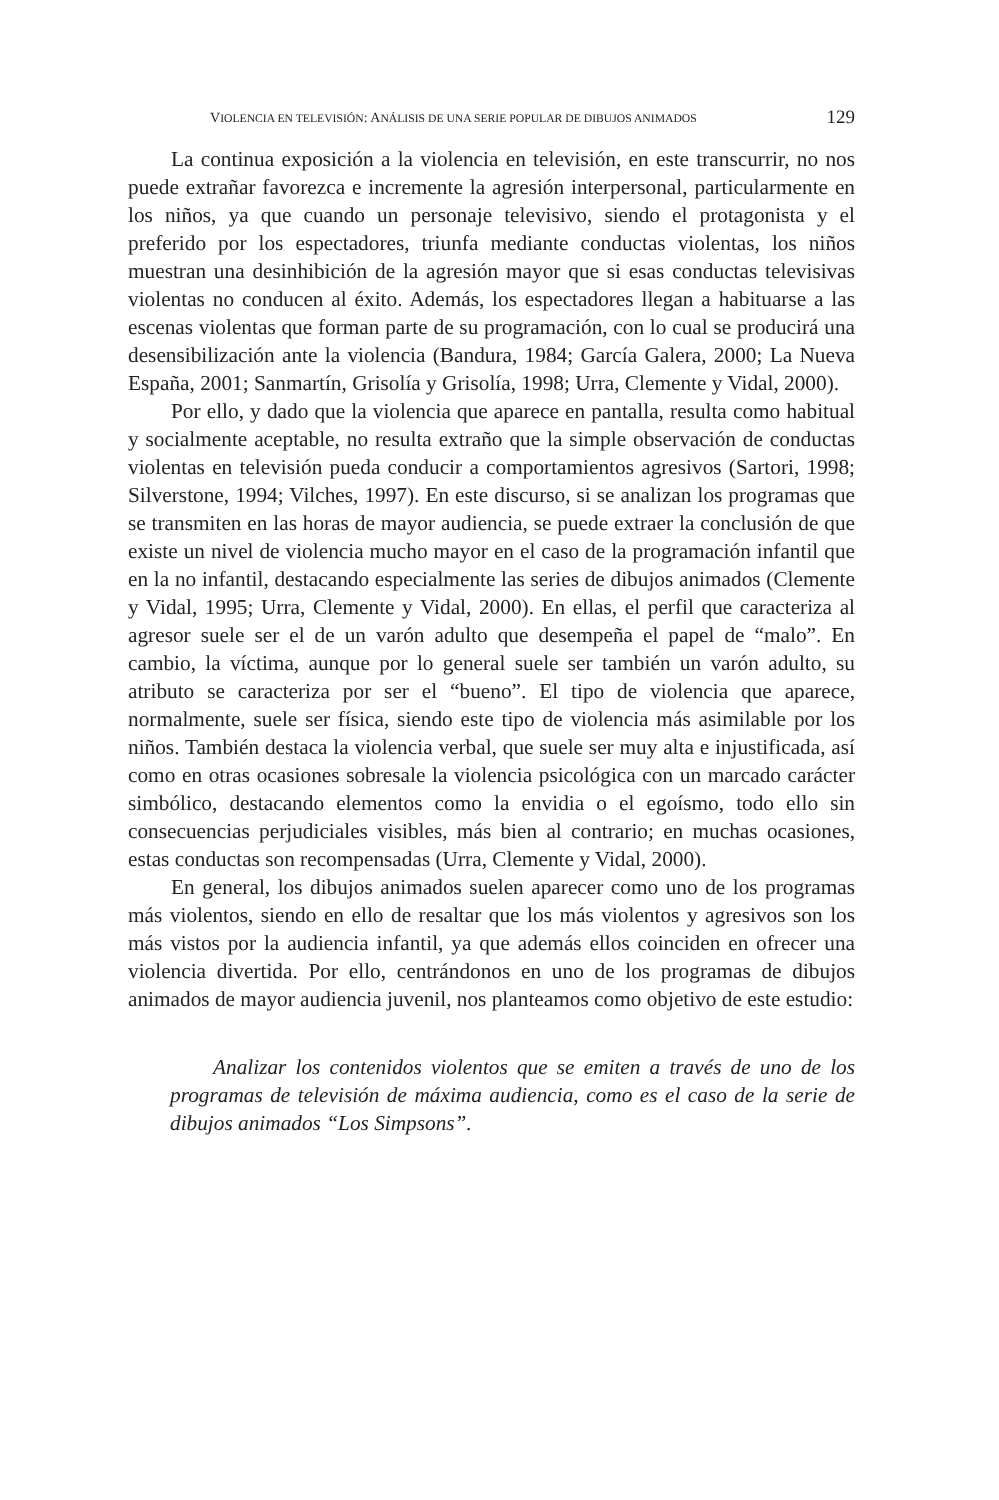VIOLENCIA EN TELEVISIÓN: ANÁLISIS DE UNA SERIE POPULAR DE DIBUJOS ANIMADOS 129
La continua exposición a la violencia en televisión, en este transcurrir, no nos puede extrañar favorezca e incremente la agresión interpersonal, particularmente en los niños, ya que cuando un personaje televisivo, siendo el protagonista y el preferido por los espectadores, triunfa mediante conductas violentas, los niños muestran una desinhibición de la agresión mayor que si esas conductas televisivas violentas no conducen al éxito. Además, los espectadores llegan a habituarse a las escenas violentas que forman parte de su programación, con lo cual se producirá una desensibilización ante la violencia (Bandura, 1984; García Galera, 2000; La Nueva España, 2001; Sanmartín, Grisolía y Grisolía, 1998; Urra, Clemente y Vidal, 2000).
Por ello, y dado que la violencia que aparece en pantalla, resulta como habitual y socialmente aceptable, no resulta extraño que la simple observación de conductas violentas en televisión pueda conducir a comportamientos agresivos (Sartori, 1998; Silverstone, 1994; Vilches, 1997). En este discurso, si se analizan los programas que se transmiten en las horas de mayor audiencia, se puede extraer la conclusión de que existe un nivel de violencia mucho mayor en el caso de la programación infantil que en la no infantil, destacando especialmente las series de dibujos animados (Clemente y Vidal, 1995; Urra, Clemente y Vidal, 2000). En ellas, el perfil que caracteriza al agresor suele ser el de un varón adulto que desempeña el papel de “malo”. En cambio, la víctima, aunque por lo general suele ser también un varón adulto, su atributo se caracteriza por ser el “bueno”. El tipo de violencia que aparece, normalmente, suele ser física, siendo este tipo de violencia más asimilable por los niños. También destaca la violencia verbal, que suele ser muy alta e injustificada, así como en otras ocasiones sobresale la violencia psicológica con un marcado carácter simbólico, destacando elementos como la envidia o el egoísmo, todo ello sin consecuencias perjudiciales visibles, más bien al contrario; en muchas ocasiones, estas conductas son recompensadas (Urra, Clemente y Vidal, 2000).
En general, los dibujos animados suelen aparecer como uno de los programas más violentos, siendo en ello de resaltar que los más violentos y agresivos son los más vistos por la audiencia infantil, ya que además ellos coinciden en ofrecer una violencia divertida. Por ello, centrándonos en uno de los programas de dibujos animados de mayor audiencia juvenil, nos planteamos como objetivo de este estudio:
Analizar los contenidos violentos que se emiten a través de uno de los programas de televisión de máxima audiencia, como es el caso de la serie de dibujos animados “Los Simpsons”.